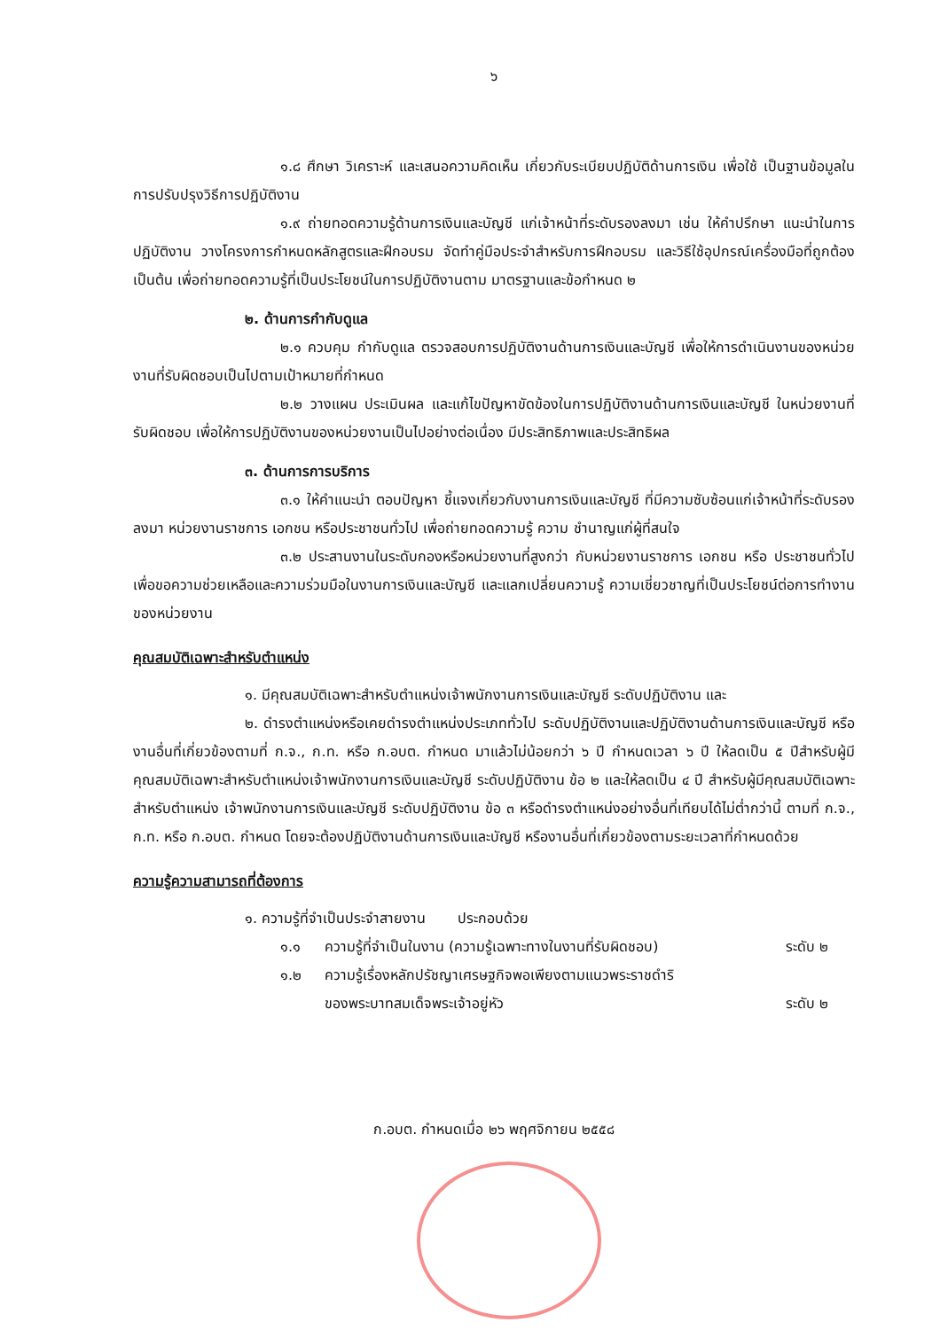๖
๑.๘ ศึกษา วิเคราะห์ และเสนอความคิดเห็น เกี่ยวกับระเบียบปฏิบัติด้านการเงิน เพื่อใช้ เป็นฐานข้อมูลในการปรับปรุงวิธีการปฏิบัติงาน
๑.๙ ถ่ายทอดความรู้ด้านการเงินและบัญชี แก่เจ้าหน้าที่ระดับรองลงมา เช่น ให้คำปรึกษา แนะนำในการปฏิบัติงาน วางโครงการกำหนดหลักสูตรและฝึกอบรม จัดทำคู่มือประจำสำหรับการฝึกอบรม และวิธีใช้อุปกรณ์เครื่องมือที่ถูกต้อง เป็นต้น เพื่อถ่ายทอดความรู้ที่เป็นประโยชน์ในการปฏิบัติงานตาม มาตรฐานและข้อกำหนด ๒
๒. ด้านการกำกับดูแล
๒.๑ ควบคุม กำกับดูแล ตรวจสอบการปฏิบัติงานด้านการเงินและบัญชี เพื่อให้การดำเนินงานของหน่วยงานที่รับผิดชอบเป็นไปตามเป้าหมายที่กำหนด
๒.๒ วางแผน ประเมินผล และแก้ไขปัญหาขัดข้องในการปฏิบัติงานด้านการเงินและบัญชี ในหน่วยงานที่รับผิดชอบ เพื่อให้การปฏิบัติงานของหน่วยงานเป็นไปอย่างต่อเนื่อง มีประสิทธิภาพและประสิทธิผล
๓. ด้านการการบริการ
๓.๑ ให้คำแนะนำ ตอบปัญหา ชี้แจงเกี่ยวกับงานการเงินและบัญชี ที่มีความซับซ้อนแก่เจ้าหน้าที่ระดับรองลงมา หน่วยงานราชการ เอกชน หรือประชาชนทั่วไป เพื่อถ่ายทอดความรู้ ความ ชำนาญแก่ผู้ที่สนใจ
๓.๒ ประสานงานในระดับกองหรือหน่วยงานที่สูงกว่า กับหน่วยงานราชการ เอกชน หรือ ประชาชนทั่วไป เพื่อขอความช่วยเหลือและความร่วมมือในงานการเงินและบัญชี และแลกเปลี่ยนความรู้ ความเชี่ยวชาญที่เป็นประโยชน์ต่อการทำงานของหน่วยงาน
คุณสมบัติเฉพาะสำหรับตำแหน่ง
๑. มีคุณสมบัติเฉพาะสำหรับตำแหน่งเจ้าพนักงานการเงินและบัญชี ระดับปฏิบัติงาน และ
๒. ดำรงตำแหน่งหรือเคยดำรงตำแหน่งประเภททั่วไป ระดับปฏิบัติงานและปฏิบัติงานด้านการเงินและบัญชี หรืองานอื่นที่เกี่ยวข้องตามที่ ก.จ., ก.ท. หรือ ก.อบต. กำหนด มาแล้วไม่น้อยกว่า ๖ ปี กำหนดเวลา ๖ ปี ให้ลดเป็น ๕ ปีสำหรับผู้มีคุณสมบัติเฉพาะสำหรับตำแหน่งเจ้าพนักงานการเงินและบัญชี ระดับปฏิบัติงาน ข้อ ๒ และให้ลดเป็น ๔ ปี สำหรับผู้มีคุณสมบัติเฉพาะสำหรับตำแหน่ง เจ้าพนักงานการเงินและบัญชี ระดับปฏิบัติงาน ข้อ ๓ หรือดำรงตำแหน่งอย่างอื่นที่เทียบได้ไม่ต่ำกว่านี้ ตามที่ ก.จ., ก.ท. หรือ ก.อบต. กำหนด โดยจะต้องปฏิบัติงานด้านการเงินและบัญชี หรืองานอื่นที่เกี่ยวข้องตามระยะเวลาที่กำหนดด้วย
ความรู้ความสามารถที่ต้องการ
๑. ความรู้ที่จำเป็นประจำสายงาน ประกอบด้วย
๑.๑ ความรู้ที่จำเป็นในงาน (ความรู้เฉพาะทางในงานที่รับผิดชอบ) ระดับ ๒
๑.๒ ความรู้เรื่องหลักปรัชญาเศรษฐกิจพอเพียงตามแนวพระราชดำริ
ของพระบาทสมเด็จพระเจ้าอยู่หัว ระดับ ๒
ก.อบต. กำหนดเมื่อ ๒๖ พฤศจิกายน ๒๕๕๘